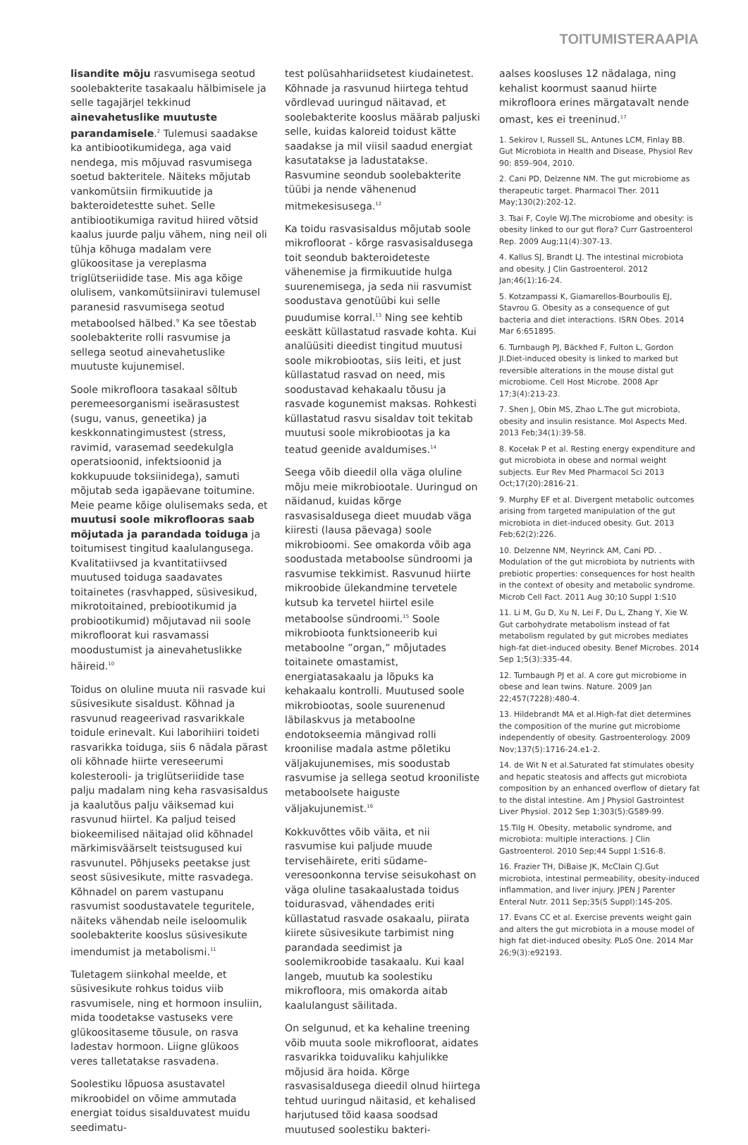TOITUMISTERAAPIA
lisandite mõju rasvumisega seotud soolebakterite tasakaalu hälbimisele ja selle tagajärjel tekkinud ainevahetuslike muutuste parandamisele.<sup>2</sup> Tulemusi saadakse ka antibiootikumidega, aga vaid nendega, mis mõjuvad rasvumisega soetud bakteritele. Näiteks mõjutab vankomütsiin firmikuutide ja bakteroidetestte suhet. Selle antibiootikumiga ravitud hiired võtsid kaalus juurde palju vähem, ning neil oli tühja kõhuga madalam vere glükoositase ja vereplasma triglütseriidide tase. Mis aga kõige olulisem, vankomütsiiniravi tulemusel paranesid rasvumisega seotud metaboolsed hälbed.<sup>9</sup> Ka see tõestab soolebakterite rolli rasvumise ja sellega seotud ainevahetuslike muutuste kujunemisel.
Soole mikrofloora tasakaal sõltub peremeesorganismi iseärasustest (sugu, vanus, geneetika) ja keskkonnatingimustest (stress, ravimid, varasemad seedekulgla operatsioonid, infektsioonid ja kokkupuude toksiinidega), samuti mõjutab seda igapäevane toitumine. Meie peame kõige olulisemaks seda, et muutusi soole mikroflooras saab mõjutada ja parandada toiduga ja toitumisest tingitud kaalulangusega. Kvalitatiivsed ja kvantitatiivsed muutused toiduga saadavates toitainetes (rasvhapped, süsivesikud, mikrotoitained, prebiootikumid ja probiootikumid) mõjutavad nii soole mikrofloorat kui rasvamassi moodustumist ja ainevahetuslikke häireid.<sup>10</sup>
Toidus on oluline muuta nii rasvade kui süsivesikute sisaldust. Kõhnad ja rasvunud reageerivad rasvarikkale toidule erinevalt. Kui laborihiiri toideti rasvarikka toiduga, siis 6 nädala pärast oli kõhnade hiirte vereseerumi kolesterooli- ja triglütseriidide tase palju madalam ning keha rasvasisaldus ja kaalutõus palju väiksemad kui rasvunud hiirtel. Ka paljud teised biokeemilised näitajad olid kõhnadel märkimisväärselt teistsugused kui rasvunutel. Põhjuseks peetakse just seost süsivesikute, mitte rasvadega. Kõhnadel on parem vastupanu rasvumist soodustavatele teguritele, näiteks vähendab neile iseloomulik soolebakterite kooslus süsivesikute imendumist ja metabolismi.<sup>11</sup>
Tuletagem siinkohal meelde, et süsivesikute rohkus toidus viib rasvumisele, ning et hormoon insuliin, mida toodetakse vastuseks vere glükoositaseme tõusule, on rasva ladestav hormoon. Liigne glükoos veres talletatakse rasvadena.
Soolestiku lõpuosa asustavatel mikroobidel on võime ammutada energiat toidus sisalduvatest muidu seedimatu-
test polüsahhariidsetest kiudainetest. Kõhnade ja rasvunud hiirtega tehtud võrdlevad uuringud näitavad, et soolebakterite kooslus määrab paljuski selle, kuidas kaloreid toidust kätte saadakse ja mil viisil saadud energiat kasutatakse ja ladustatakse. Rasvumine seondub soolebakterite tüübi ja nende vähenenud mitmekesisusega.<sup>12</sup>
Ka toidu rasvasisaldus mõjutab soole mikrofloorat - kõrge rasvasisaldusega toit seondub bakteroideteste vähenemise ja firmikuutide hulga suurenemisega, ja seda nii rasvumist soodustava genotüübi kui selle puudumise korral.<sup>13</sup> Ning see kehtib eeskätt küllastatud rasvade kohta. Kui analüüsiti dieedist tingitud muutusi soole mikrobiootas, siis leiti, et just küllastatud rasvad on need, mis soodustavad kehakaalu tõusu ja rasvade kogunemist maksas. Rohkesti küllastatud rasvu sisaldav toit tekitab muutusi soole mikrobiootas ja ka teatud geenide avaldumises.<sup>14</sup>
Seega võib dieedil olla väga oluline mõju meie mikrobiootale. Uuringud on näidanud, kuidas kõrge rasvasisaldusega dieet muudab väga kiiresti (lausa päevaga) soole mikrobioomi. See omakorda võib aga soodustada metaboolse sündroomi ja rasvumise tekkimist. Rasvunud hiirte mikroobide ülekandmine tervetele kutsub ka tervetel hiirtel esile metaboolse sündroomi.<sup>15</sup> Soole mikrobioota funktsioneerib kui metaboolne ”organ,” mõjutades toitainete omastamist, energiatasakaalu ja lõpuks ka kehakaalu kontrolli. Muutused soole mikrobiootas, soole suurenenud läbilaskvus ja metaboolne endotokseemia mängivad rolli kroonilise madala astme põletiku väljakujunemises, mis soodustab rasvumise ja sellega seotud krooniliste metaboolsete haiguste väljakujunemist.<sup>16</sup>
Kokkuvõttes võib väita, et nii rasvumise kui paljude muude tervisehäirete, eriti südame-veresoonkonna tervise seisukohast on väga oluline tasakaalustada toidus toidurasvad, vähendades eriti küllastatud rasvade osakaalu, piirata kiirete süsivesikute tarbimist ning parandada seedimist ja soolemikroobide tasakaalu. Kui kaal langeb, muutub ka soolestiku mikrofloora, mis omakorda aitab kaalulangust säilitada.
On selgunud, et ka kehaline treening võib muuta soole mikrofloorat, aidates rasvarikka toiduvaliku kahjulikke mõjusid ära hoida. Kõrge rasvasisaldusega dieedil olnud hiirtega tehtud uuringud näitasid, et kehalised harjutused tõid kaasa soodsad muutused soolestiku bakteri-
aalses koosluses 12 nädalaga, ning kehalist koormust saanud hiirte mikrofloora erines märgatavalt nende omast, kes ei treeninud.<sup>17</sup>
1. Sekirov I, Russell SL, Antunes LCM, Finlay BB. Gut Microbiota in Health and Disease, Physiol Rev 90: 859–904, 2010.
2. Cani PD, Delzenne NM. The gut microbiome as therapeutic target. Pharmacol Ther. 2011 May;130(2):202-12.
3. Tsai F, Coyle WJ.The microbiome and obesity: is obesity linked to our gut flora? Curr Gastroenterol Rep. 2009 Aug;11(4):307-13.
4. Kallus SJ, Brandt LJ. The intestinal microbiota and obesity. J Clin Gastroenterol. 2012 Jan;46(1):16-24.
5. Kotzampassi K, Giamarellos-Bourboulis EJ, Stavrou G. Obesity as a consequence of gut bacteria and diet interactions. ISRN Obes. 2014 Mar 6:651895.
6. Turnbaugh PJ, Bäckhed F, Fulton L, Gordon JI.Diet-induced obesity is linked to marked but reversible alterations in the mouse distal gut microbiome. Cell Host Microbe. 2008 Apr 17;3(4):213-23.
7. Shen J, Obin MS, Zhao L.The gut microbiota, obesity and insulin resistance. Mol Aspects Med. 2013 Feb;34(1):39-58.
8. Kocełak P et al. Resting energy expenditure and gut microbiota in obese and normal weight subjects. Eur Rev Med Pharmacol Sci 2013 Oct;17(20):2816-21.
9. Murphy EF et al. Divergent metabolic outcomes arising from targeted manipulation of the gut microbiota in diet-induced obesity. Gut. 2013 Feb;62(2):226.
10. Delzenne NM, Neyrinck AM, Cani PD. . Modulation of the gut microbiota by nutrients with prebiotic properties: consequences for host health in the context of obesity and metabolic syndrome. Microb Cell Fact. 2011 Aug 30;10 Suppl 1:S10
11. Li M, Gu D, Xu N, Lei F, Du L, Zhang Y, Xie W. Gut carbohydrate metabolism instead of fat metabolism regulated by gut microbes mediates high-fat diet-induced obesity. Benef Microbes. 2014 Sep 1;5(3):335-44.
12. Turnbaugh PJ et al. A core gut microbiome in obese and lean twins. Nature. 2009 Jan 22;457(7228):480-4.
13. Hildebrandt MA et al.High-fat diet determines the composition of the murine gut microbiome independently of obesity. Gastroenterology. 2009 Nov;137(5):1716-24.e1-2.
14. de Wit N et al.Saturated fat stimulates obesity and hepatic steatosis and affects gut microbiota composition by an enhanced overflow of dietary fat to the distal intestine. Am J Physiol Gastrointest Liver Physiol. 2012 Sep 1;303(5):G589-99.
15.Tilg H. Obesity, metabolic syndrome, and microbiota: multiple interactions. J Clin Gastroenterol. 2010 Sep;44 Suppl 1:S16-8.
16. Frazier TH, DiBaise JK, McClain CJ.Gut microbiota, intestinal permeability, obesity-induced inflammation, and liver injury. JPEN J Parenter Enteral Nutr. 2011 Sep;35(5 Suppl):14S-20S.
17. Evans CC et al. Exercise prevents weight gain and alters the gut microbiota in a mouse model of high fat diet-induced obesity. PLoS One. 2014 Mar 26;9(3):e92193.